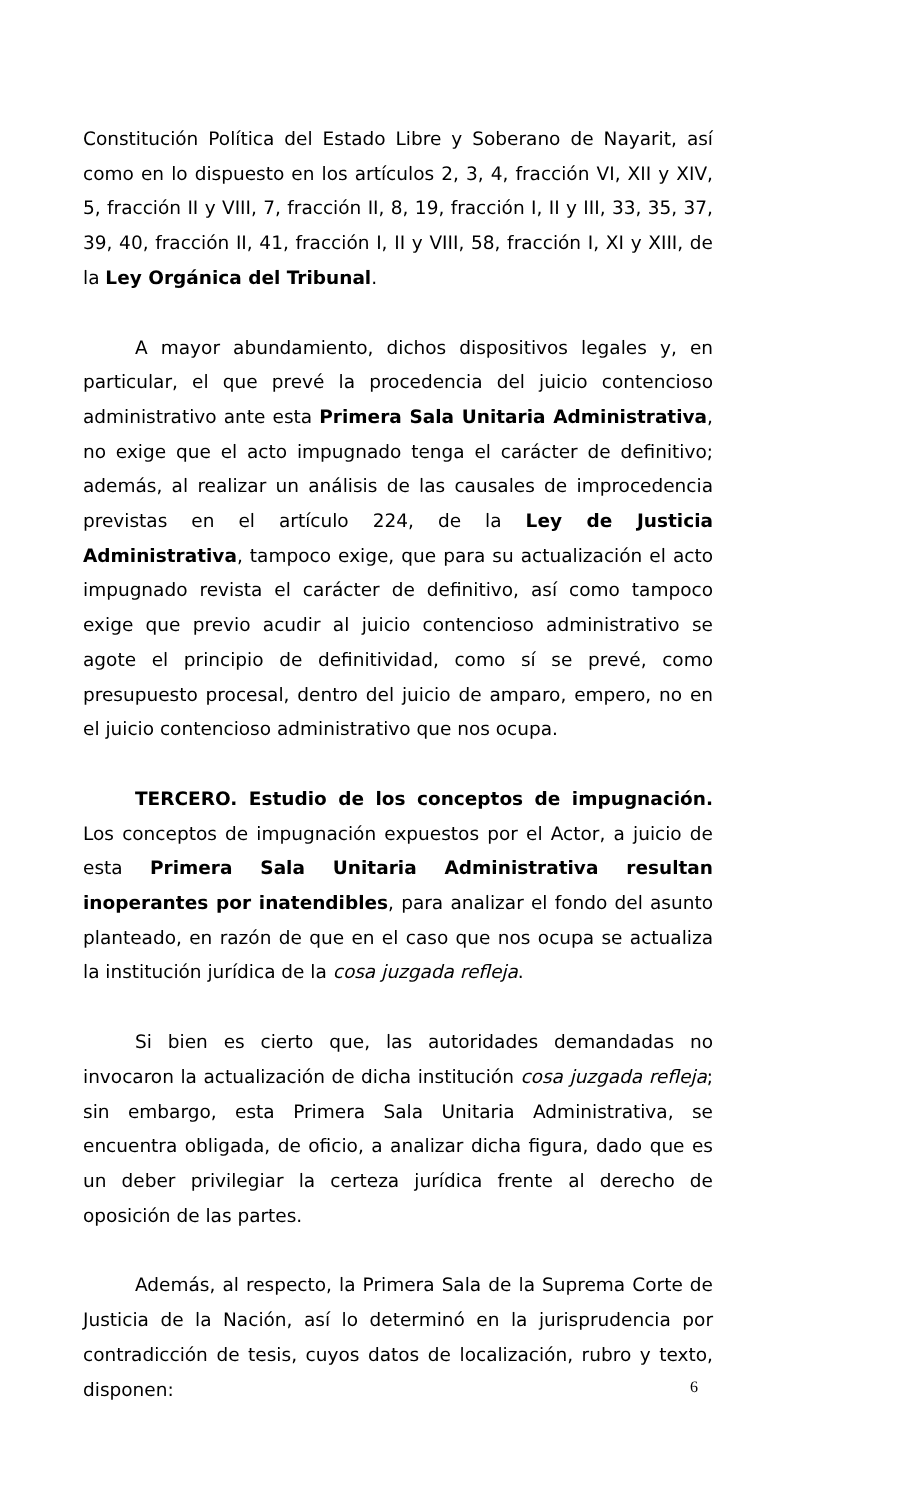Constitución Política del Estado Libre y Soberano de Nayarit, así como en lo dispuesto en los artículos 2, 3, 4, fracción VI, XII y XIV, 5, fracción II y VIII, 7, fracción II, 8, 19, fracción I, II y III, 33, 35, 37, 39, 40, fracción II, 41, fracción I, II y VIII, 58, fracción I, XI y XIII, de la Ley Orgánica del Tribunal.
A mayor abundamiento, dichos dispositivos legales y, en particular, el que prevé la procedencia del juicio contencioso administrativo ante esta Primera Sala Unitaria Administrativa, no exige que el acto impugnado tenga el carácter de definitivo; además, al realizar un análisis de las causales de improcedencia previstas en el artículo 224, de la Ley de Justicia Administrativa, tampoco exige, que para su actualización el acto impugnado revista el carácter de definitivo, así como tampoco exige que previo acudir al juicio contencioso administrativo se agote el principio de definitividad, como sí se prevé, como presupuesto procesal, dentro del juicio de amparo, empero, no en el juicio contencioso administrativo que nos ocupa.
TERCERO. Estudio de los conceptos de impugnación. Los conceptos de impugnación expuestos por el Actor, a juicio de esta Primera Sala Unitaria Administrativa resultan inoperantes por inatendibles, para analizar el fondo del asunto planteado, en razón de que en el caso que nos ocupa se actualiza la institución jurídica de la cosa juzgada refleja.
Si bien es cierto que, las autoridades demandadas no invocaron la actualización de dicha institución cosa juzgada refleja; sin embargo, esta Primera Sala Unitaria Administrativa, se encuentra obligada, de oficio, a analizar dicha figura, dado que es un deber privilegiar la certeza jurídica frente al derecho de oposición de las partes.
Además, al respecto, la Primera Sala de la Suprema Corte de Justicia de la Nación, así lo determinó en la jurisprudencia por contradicción de tesis, cuyos datos de localización, rubro y texto, disponen:
6